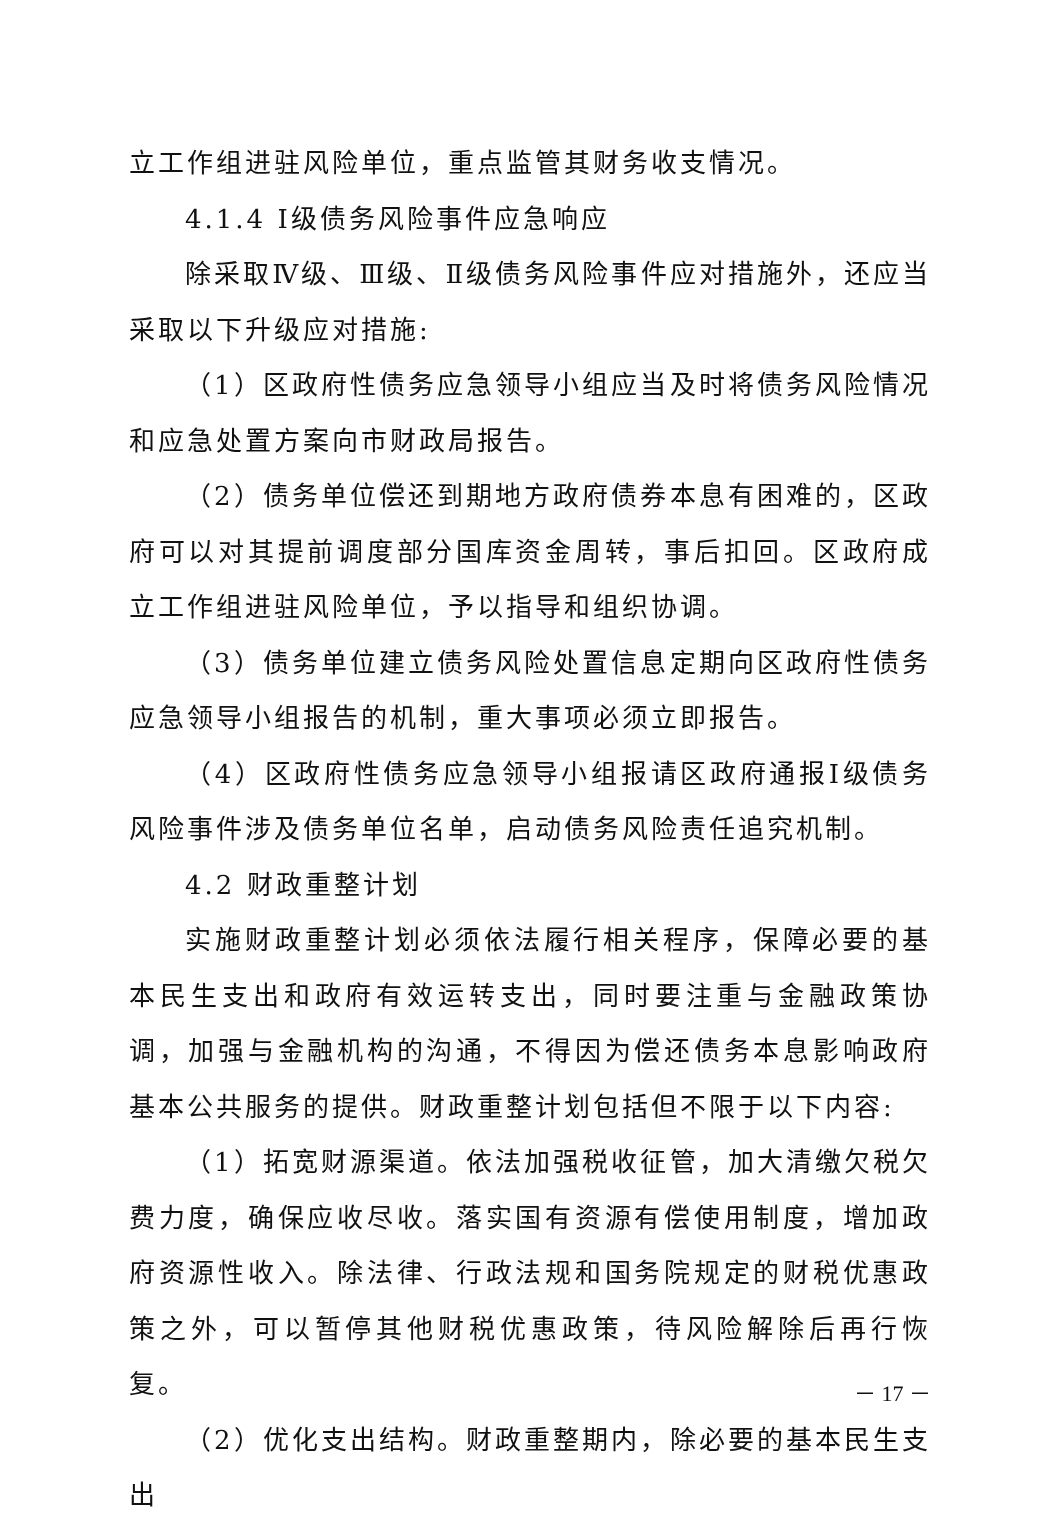立工作组进驻风险单位，重点监管其财务收支情况。
4.1.4 Ⅰ级债务风险事件应急响应
除采取Ⅳ级、Ⅲ级、Ⅱ级债务风险事件应对措施外，还应当采取以下升级应对措施:
（1）区政府性债务应急领导小组应当及时将债务风险情况和应急处置方案向市财政局报告。
（2）债务单位偿还到期地方政府债券本息有困难的，区政府可以对其提前调度部分国库资金周转，事后扣回。区政府成立工作组进驻风险单位，予以指导和组织协调。
（3）债务单位建立债务风险处置信息定期向区政府性债务应急领导小组报告的机制，重大事项必须立即报告。
（4）区政府性债务应急领导小组报请区政府通报Ⅰ级债务风险事件涉及债务单位名单，启动债务风险责任追究机制。
4.2 财政重整计划
实施财政重整计划必须依法履行相关程序，保障必要的基本民生支出和政府有效运转支出，同时要注重与金融政策协调，加强与金融机构的沟通，不得因为偿还债务本息影响政府基本公共服务的提供。财政重整计划包括但不限于以下内容:
（1）拓宽财源渠道。依法加强税收征管，加大清缴欠税欠费力度，确保应收尽收。落实国有资源有偿使用制度，增加政府资源性收入。除法律、行政法规和国务院规定的财税优惠政策之外，可以暂停其他财税优惠政策，待风险解除后再行恢复。
（2）优化支出结构。财政重整期内，除必要的基本民生支出
－ 17 －